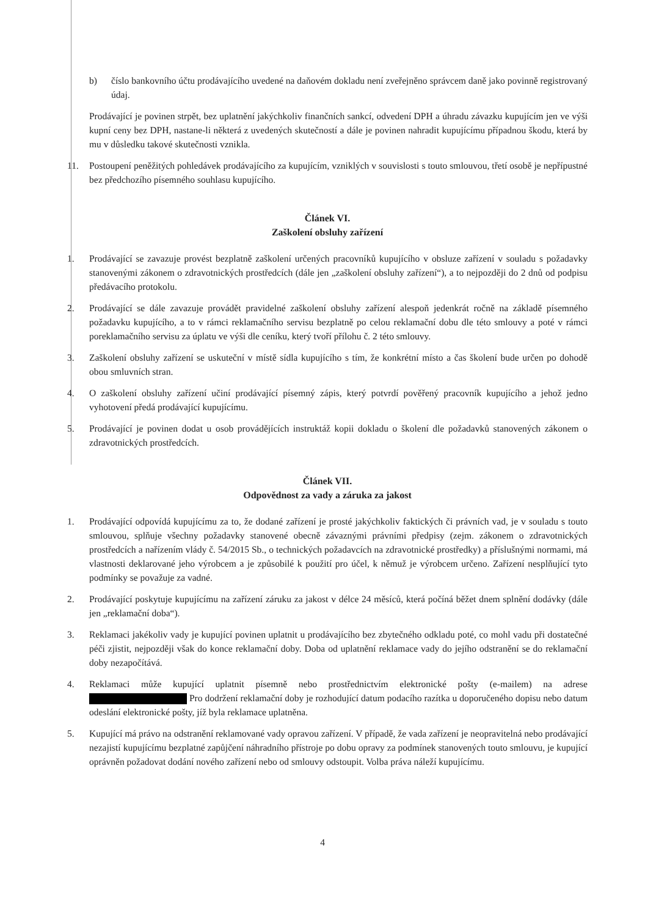b) číslo bankovního účtu prodávajícího uvedené na daňovém dokladu není zveřejněno správcem daně jako povinně registrovaný údaj.
Prodávající je povinen strpět, bez uplatnění jakýchkoliv finančních sankcí, odvedení DPH a úhradu závazku kupujícím jen ve výši kupní ceny bez DPH, nastane-li některá z uvedených skutečností a dále je povinen nahradit kupujícímu případnou škodu, která by mu v důsledku takové skutečnosti vznikla.
11. Postoupení peněžitých pohledávek prodávajícího za kupujícím, vzniklých v souvislosti s touto smlouvou, třetí osobě je nepřípustné bez předchozího písemného souhlasu kupujícího.
Článek VI.
Zaškolení obsluhy zařízení
1. Prodávající se zavazuje provést bezplatně zaškolení určených pracovníků kupujícího v obsluze zařízení v souladu s požadavky stanovenými zákonem o zdravotnických prostředcích (dále jen „zaškolení obsluhy zařízení“), a to nejpozději do 2 dnů od podpisu předávacího protokolu.
2. Prodávající se dále zavazuje provádět pravidelné zaškolení obsluhy zařízení alespoň jedenkrát ročně na základě písemného požadavku kupujícího, a to v rámci reklamačního servisu bezplatně po celou reklamační dobu dle této smlouvy a poté v rámci poreklamačního servisu za úplatu ve výši dle ceníku, který tvoří přílohu č. 2 této smlouvy.
3. Zaškolení obsluhy zařízení se uskuteční v místě sídla kupujícího s tím, že konkrétní místo a čas školení bude určen po dohodě obou smluvních stran.
4. O zaškolení obsluhy zařízení učiní prodávající písemný zápis, který potvrdí pověřený pracovník kupujícího a jehož jedno vyhotovení předá prodávající kupujícímu.
5. Prodávající je povinen dodat u osob provádějících instruktáž kopii dokladu o školení dle požadavků stanovených zákonem o zdravotnických prostředcích.
Článek VII.
Odpovědnost za vady a záruka za jakost
1. Prodávající odpovídá kupujícímu za to, že dodané zařízení je prosté jakýchkoliv faktických či právních vad, je v souladu s touto smlouvou, splňuje všechny požadavky stanovené obecně závaznými právními předpisy (zejm. zákonem o zdravotnických prostředcích a nařízením vlády č. 54/2015 Sb., o technických požadavcích na zdravotnické prostředky) a příslušnými normami, má vlastnosti deklarované jeho výrobcem a je způsobilé k použití pro účel, k němuž je výrobcem určeno. Zařízení nesplňující tyto podmínky se považuje za vadné.
2. Prodávající poskytuje kupujícímu na zařízení záruku za jakost v délce 24 měsíců, která počíná běžet dnem splnění dodávky (dále jen „reklamační doba“).
3. Reklamaci jakékoliv vady je kupující povinen uplatnit u prodávajícího bez zbytečného odkladu poté, co mohl vadu při dostatečné péči zjistit, nejpozději však do konce reklamační doby. Doba od uplatnění reklamace vady do jejího odstranění se do reklamační doby nezapočítává.
4. Reklamaci může kupující uplatnit písemně nebo prostřednictvím elektronické pošty (e-mailem) na adrese Pro dodržení reklamační doby je rozhodující datum podacího razítka u doporučeného dopisu nebo datum odeslání elektronické pošty, jíž byla reklamace uplatněna.
5. Kupující má právo na odstranění reklamované vady opravou zařízení. V případě, že vada zařízení je neopravitelná nebo prodávající nezajistí kupujícímu bezplatné zapůjčení náhradního přístroje po dobu opravy za podmínek stanovených touto smlouvu, je kupující oprávněn požadovat dodání nového zařízení nebo od smlouvy odstoupit. Volba práva náleží kupujícímu.
4